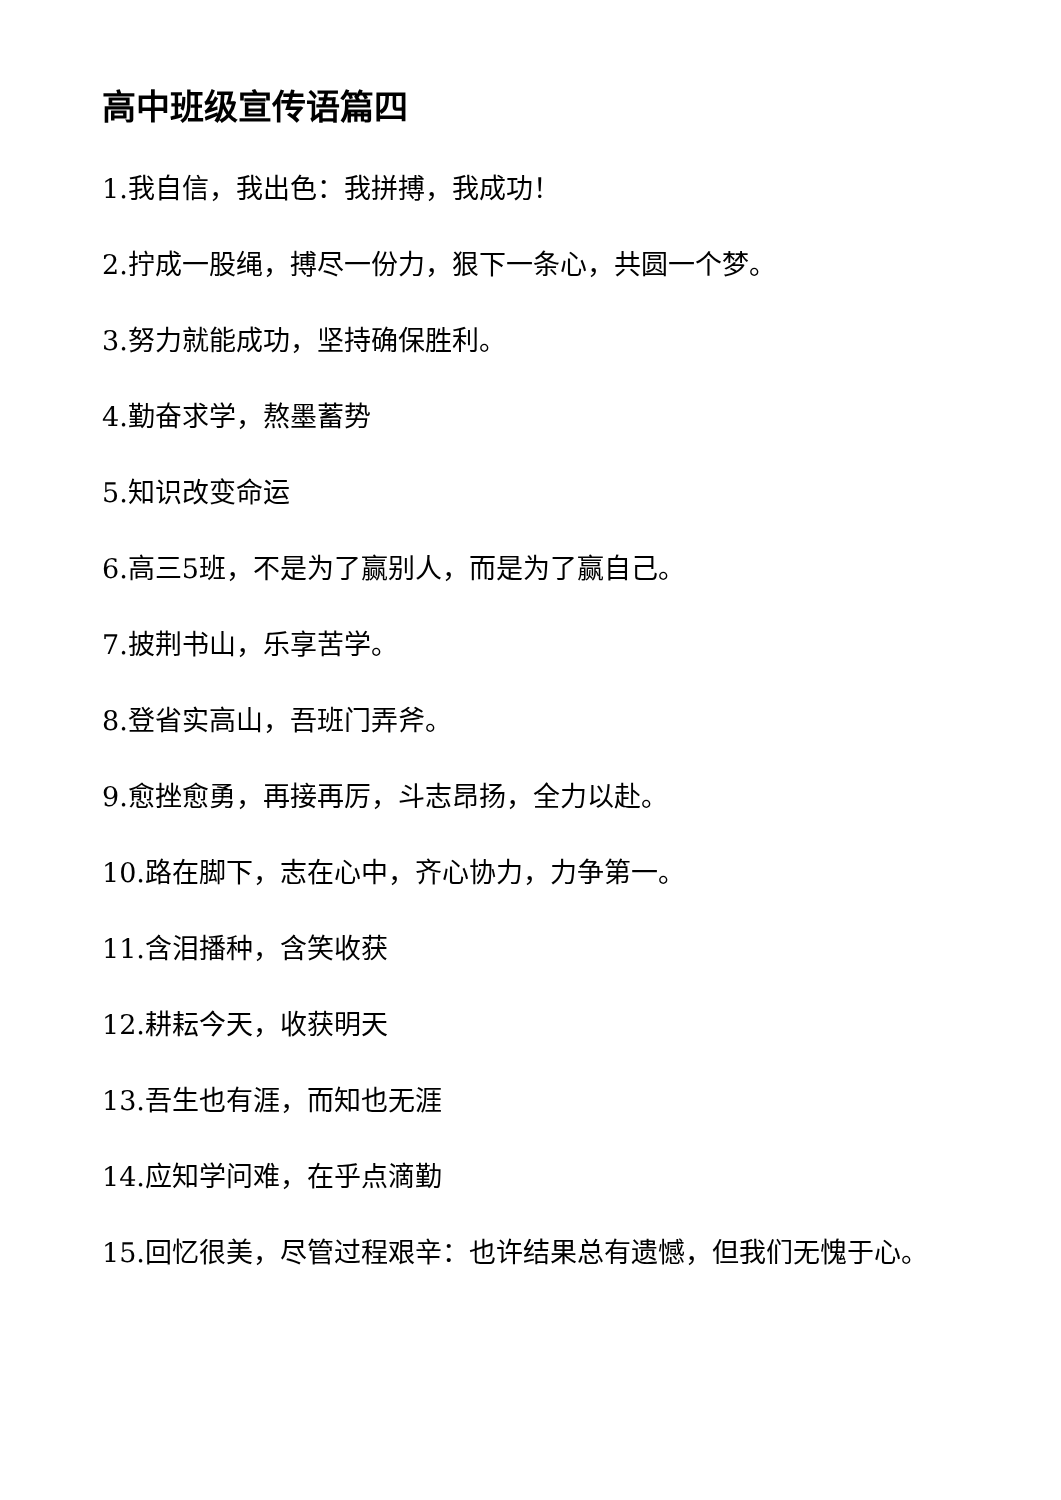高中班级宣传语篇四
1.我自信，我出色：我拼搏，我成功！
2.拧成一股绳，搏尽一份力，狠下一条心，共圆一个梦。
3.努力就能成功，坚持确保胜利。
4.勤奋求学，熬墨蓄势
5.知识改变命运
6.高三5班，不是为了赢别人，而是为了赢自己。
7.披荆书山，乐享苦学。
8.登省实高山，吾班门弄斧。
9.愈挫愈勇，再接再厉，斗志昂扬，全力以赴。
10.路在脚下，志在心中，齐心协力，力争第一。
11.含泪播种，含笑收获
12.耕耘今天，收获明天
13.吾生也有涯，而知也无涯
14.应知学问难，在乎点滴勤
15.回忆很美，尽管过程艰辛：也许结果总有遗憾，但我们无愧于心。